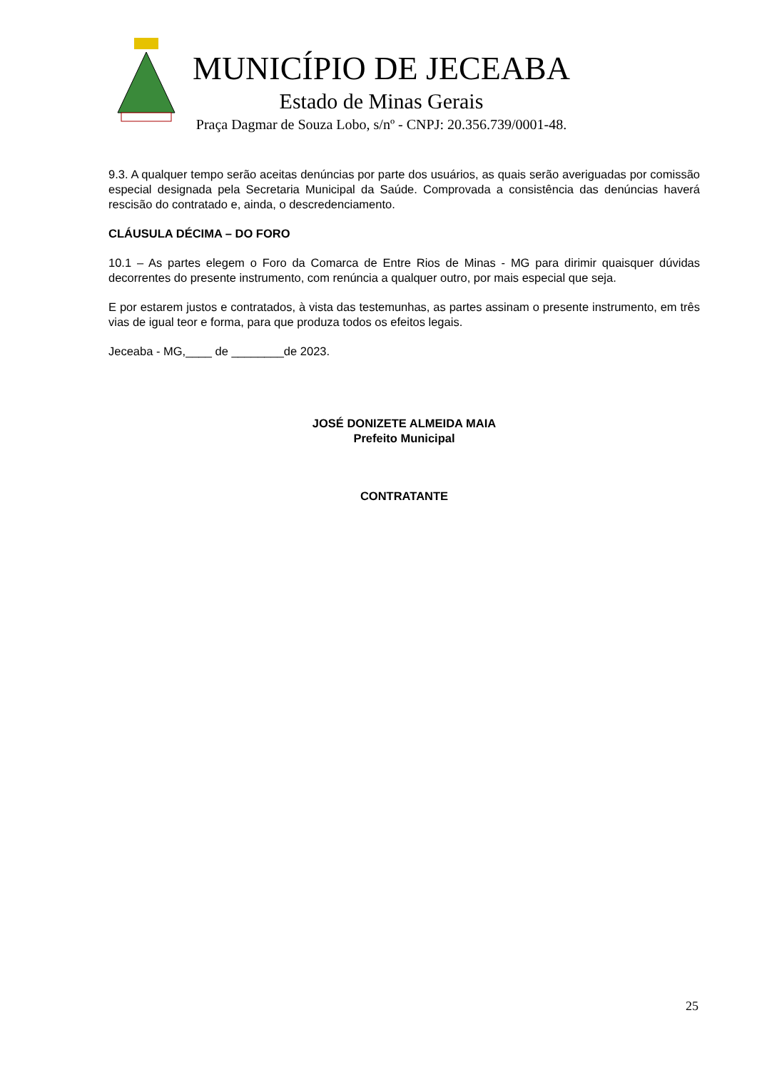MUNICÍPIO DE JECEABA
Estado de Minas Gerais
Praça Dagmar de Souza Lobo, s/nº - CNPJ: 20.356.739/0001-48.
9.3. A qualquer tempo serão aceitas denúncias por parte dos usuários, as quais serão averiguadas por comissão especial designada pela Secretaria Municipal da Saúde. Comprovada a consistência das denúncias haverá rescisão do contratado e, ainda, o descredenciamento.
CLÁUSULA DÉCIMA – DO FORO
10.1 – As partes elegem o Foro da Comarca de Entre Rios de Minas - MG para dirimir quaisquer dúvidas decorrentes do presente instrumento, com renúncia a qualquer outro, por mais especial que seja.
E por estarem justos e contratados, à vista das testemunhas, as partes assinam o presente instrumento, em três vias de igual teor e forma, para que produza todos os efeitos legais.
Jeceaba - MG,____ de ________de 2023.
JOSÉ DONIZETE ALMEIDA MAIA
Prefeito Municipal
CONTRATANTE
25